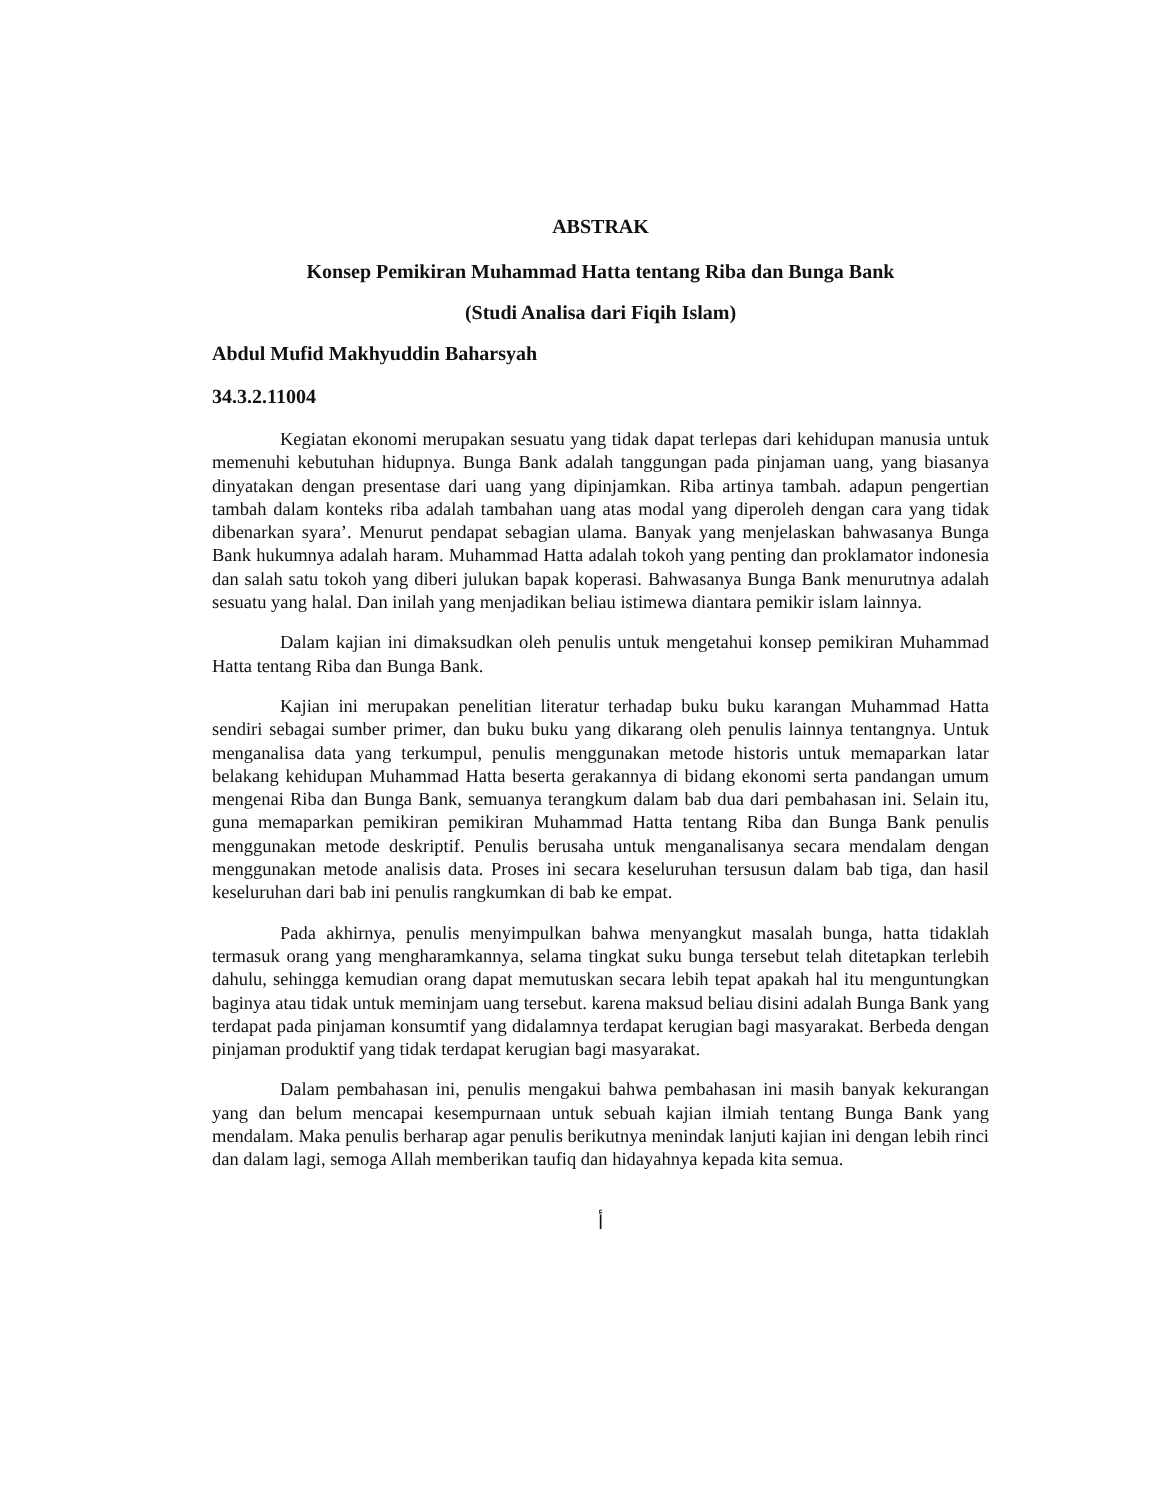ABSTRAK
Konsep Pemikiran Muhammad Hatta tentang Riba dan Bunga Bank
(Studi Analisa dari Fiqih Islam)
Abdul Mufid Makhyuddin Baharsyah
34.3.2.11004
Kegiatan ekonomi merupakan sesuatu yang tidak dapat terlepas dari kehidupan manusia untuk memenuhi kebutuhan hidupnya. Bunga Bank adalah tanggungan pada pinjaman uang, yang biasanya dinyatakan dengan presentase dari uang yang dipinjamkan. Riba artinya tambah. adapun pengertian tambah dalam konteks riba adalah tambahan uang atas modal yang diperoleh dengan cara yang tidak dibenarkan syara’. Menurut pendapat sebagian ulama. Banyak yang menjelaskan bahwasanya Bunga Bank hukumnya adalah haram. Muhammad Hatta adalah tokoh yang penting dan proklamator indonesia dan salah satu tokoh yang diberi julukan bapak koperasi. Bahwasanya Bunga Bank menurutnya adalah sesuatu yang halal. Dan inilah yang menjadikan beliau istimewa diantara pemikir islam lainnya.
Dalam kajian ini dimaksudkan oleh penulis untuk mengetahui konsep pemikiran Muhammad Hatta tentang Riba dan Bunga Bank.
Kajian ini merupakan penelitian literatur terhadap buku buku karangan Muhammad Hatta sendiri sebagai sumber primer, dan buku buku yang dikarang oleh penulis lainnya tentangnya. Untuk menganalisa data yang terkumpul, penulis menggunakan metode historis untuk memaparkan latar belakang kehidupan Muhammad Hatta beserta gerakannya di bidang ekonomi serta pandangan umum mengenai Riba dan Bunga Bank, semuanya terangkum dalam bab dua dari pembahasan ini. Selain itu, guna memaparkan pemikiran pemikiran Muhammad Hatta tentang Riba dan Bunga Bank penulis menggunakan metode deskriptif. Penulis berusaha untuk menganalisanya secara mendalam dengan menggunakan metode analisis data. Proses ini secara keseluruhan tersusun dalam bab tiga, dan hasil keseluruhan dari bab ini penulis rangkumkan di bab ke empat.
Pada akhirnya, penulis menyimpulkan bahwa menyangkut masalah bunga, hatta tidaklah termasuk orang yang mengharamkannya, selama tingkat suku bunga tersebut telah ditetapkan terlebih dahulu, sehingga kemudian orang dapat memutuskan secara lebih tepat apakah hal itu menguntungkan baginya atau tidak untuk meminjam uang tersebut. karena maksud beliau disini adalah Bunga Bank yang terdapat pada pinjaman konsumtif yang didalamnya terdapat kerugian bagi masyarakat. Berbeda dengan pinjaman produktif yang tidak terdapat kerugian bagi masyarakat.
Dalam pembahasan ini, penulis mengakui bahwa pembahasan ini masih banyak kekurangan yang dan belum mencapai kesempurnaan untuk sebuah kajian ilmiah tentang Bunga Bank yang mendalam. Maka penulis berharap agar penulis berikutnya menindak lanjuti kajian ini dengan lebih rinci dan dalam lagi, semoga Allah memberikan taufiq dan hidayahnya kepada kita semua.
أ